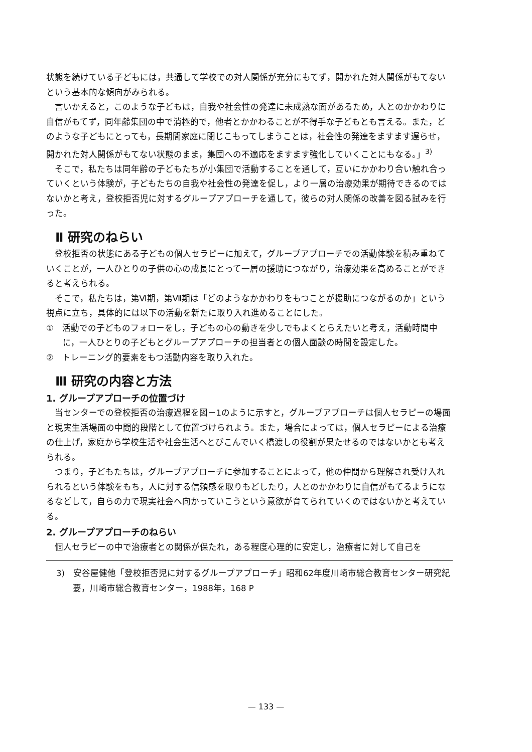状態を続けている子どもには，共通して学校での対人関係が充分にもてず，開かれた対人関係がもてないという基本的な傾向がみられる。
言いかえると，このような子どもは，自我や社会性の発達に未成熟な面があるため，人とのかかわりに自信がもてず，同年齢集団の中で消極的で，他者とかかわることが不得手な子どもとも言える。また，どのような子どもにとっても，長期間家庭に閉じこもってしまうことは，社会性の発達をますます遅らせ，開かれた対人関係がもてない状態のまま，集団への不適応をますます強化していくことにもなる。」<sup>3)</sup>
そこで，私たちは同年齢の子どもたちが小集団で活動することを通して，互いにかかわり合い触れ合っていくという体験が，子どもたちの自我や社会性の発達を促し，より一層の治療効果が期待できるのではないかと考え，登校拒否児に対するグループアプローチを通して，彼らの対人関係の改善を図る試みを行った。
Ⅱ 研究のねらい
登校拒否の状態にある子どもの個人セラピーに加えて，グループアプローチでの活動体験を積み重ねていくことが，一人ひとりの子供の心の成長にとって一層の援助につながり，治療効果を高めることができると考えられる。
そこで，私たちは，第Ⅵ期，第Ⅶ期は「どのようなかかわりをもつことが援助につながるのか」という視点に立ち，具体的には以下の活動を新たに取り入れ進めることにした。
①　活動での子どものフォローをし，子どもの心の動きを少しでもよくとらえたいと考え，活動時間中に，一人ひとりの子どもとグループアプローチの担当者との個人面談の時間を設定した。
②　トレーニング的要素をもつ活動内容を取り入れた。
Ⅲ 研究の内容と方法
1. グループアプローチの位置づけ
当センターでの登校拒否の治療過程を図－1のように示すと，グループアプローチは個人セラピーの場面と現実生活場面の中間的段階として位置づけられよう。また，場合によっては，個人セラピーによる治療の仕上げ，家庭から学校生活や社会生活へとびこんでいく橋渡しの役割が果たせるのではないかとも考えられる。
つまり，子どもたちは，グループアプローチに参加することによって，他の仲間から理解され受け入れられるという体験をもち，人に対する信頼感を取りもどしたり，人とのかかわりに自信がもてるようになるなどして，自らの力で現実社会へ向かっていこうという意欲が育てられていくのではないかと考えている。
2. グループアプローチのねらい
個人セラピーの中で治療者との関係が保たれ，ある程度心理的に安定し，治療者に対して自己を
3)　安谷屋健他「登校拒否児に対するグループアプローチ」昭和62年度川崎市総合教育センター研究紀要，川崎市総合教育センター，1988年，168 P
— 133 —